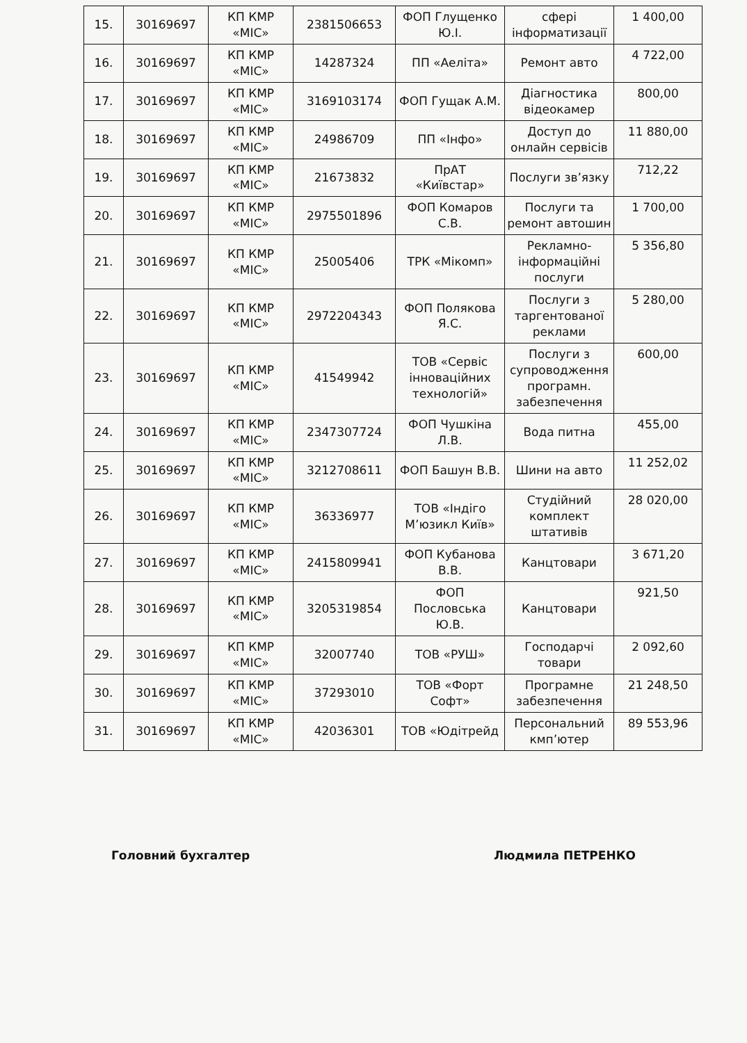| 15. | 30169697 | КП КМР «МІС» | 2381506653 | ФОП Глущенко Ю.І. | сфері інформатизації | 1 400,00 |
| 16. | 30169697 | КП КМР «МІС» | 14287324 | ПП «Аеліта» | Ремонт авто | 4 722,00 |
| 17. | 30169697 | КП КМР «МІС» | 3169103174 | ФОП Гущак А.М. | Діагностика відеокамер | 800,00 |
| 18. | 30169697 | КП КМР «МІС» | 24986709 | ПП «Інфо» | Доступ до онлайн сервісів | 11 880,00 |
| 19. | 30169697 | КП КМР «МІС» | 21673832 | ПрАТ «Київстар» | Послуги зв’язку | 712,22 |
| 20. | 30169697 | КП КМР «МІС» | 2975501896 | ФОП Комаров С.В. | Послуги та ремонт автошин | 1 700,00 |
| 21. | 30169697 | КП КМР «МІС» | 25005406 | ТРК «Мікомп» | Рекламно-інформаційні послуги | 5 356,80 |
| 22. | 30169697 | КП КМР «МІС» | 2972204343 | ФОП Полякова Я.С. | Послуги з таргентованої реклами | 5 280,00 |
| 23. | 30169697 | КП КМР «МІС» | 41549942 | ТОВ «Сервіс інноваційних технологій» | Послуги з супроводження програмн. забезпечення | 600,00 |
| 24. | 30169697 | КП КМР «МІС» | 2347307724 | ФОП Чушкіна Л.В. | Вода питна | 455,00 |
| 25. | 30169697 | КП КМР «МІС» | 3212708611 | ФОП Башун В.В. | Шини на авто | 11 252,02 |
| 26. | 30169697 | КП КМР «МІС» | 36336977 | ТОВ «Індіго М’юзикл Київ» | Студійний комплект штативів | 28 020,00 |
| 27. | 30169697 | КП КМР «МІС» | 2415809941 | ФОП Кубанова В.В. | Канцтовари | 3 671,20 |
| 28. | 30169697 | КП КМР «МІС» | 3205319854 | ФОП Пословська Ю.В. | Канцтовари | 921,50 |
| 29. | 30169697 | КП КМР «МІС» | 32007740 | ТОВ «РУШ» | Господарчі товари | 2 092,60 |
| 30. | 30169697 | КП КМР «МІС» | 37293010 | ТОВ «Форт Софт» | Програмне забезпечення | 21 248,50 |
| 31. | 30169697 | КП КМР «МІС» | 42036301 | ТОВ «Юдітрейд | Персональний кмп’ютер | 89 553,96 |
Головний бухгалтер Людмила ПЕТРЕНКО